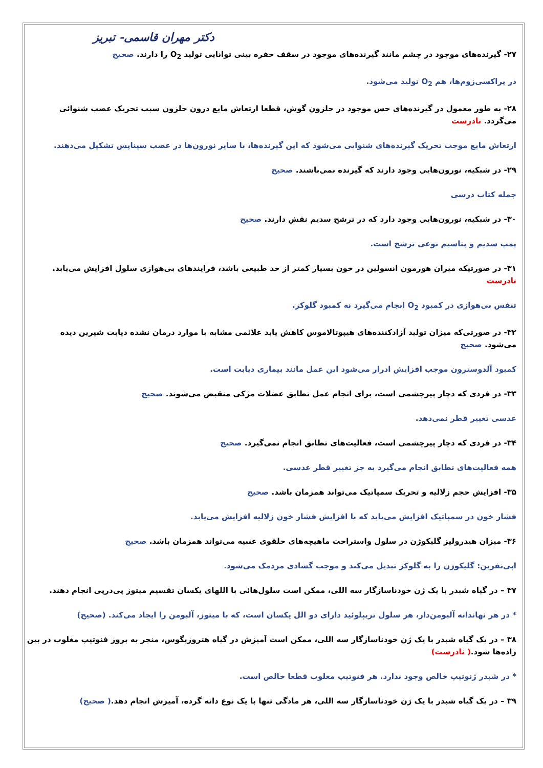دکتر مهران قاسمی- تبریز
۲۷- گیرنده‌های موجود در چشم مانند گیرنده‌های موجود در سقف حفره بینی توانایی تولید O<sub>2</sub> را دارند. صحیح
در پراکسی‌زوم‌ها، هم O<sub>2</sub> تولید می‌شود.
۲۸- به طور معمول در گیرنده‌های حس موجود در حلزون گوش، قطعا ارتعاش مایع درون حلزون سبب تحریک عصب شنوائی می‌گردد. نادرست
ارتعاش مایع موجب تحریک گیرنده‌های شنوایی می‌شود که این گیرنده‌ها، با سایر نورون‌ها در عصب سیناپس تشکیل می‌دهند.
۲۹- در شبکیه، نورون‌هایی وجود دارند که گیرنده نمی‌باشند. صحیح
جمله کتاب درسی
۳۰- در شبکیه، نورون‌هایی وجود دارد که در ترشح سدیم نقش دارند. صحیح
پمپ سدیم و پتاسیم نوعی ترشح است.
۳۱- در صورتیکه میزان هورمون انسولین در خون بسیار کمتر از حد طبیعی باشد، فرایندهای بی‌هوازی سلول افزایش می‌یابد. نادرست
تنفس بی‌هوازی در کمبود O<sub>2</sub> انجام می‌گیرد نه کمبود گلوکز.
۳۲- در صورتی‌که میزان تولید آزادکننده‌های هیپوتالاموس کاهش یابد علائمی مشابه با موارد درمان نشده دیابت شیرین دیده می‌شود. صحیح
کمبود آلدوسترون موجب افزایش ادرار می‌شود این عمل مانند بیماری دیابت است.
۳۳- در فردی که دچار پیرچشمی است، برای انجام عمل تطابق عضلات مژکی منقبض می‌شوند. صحیح
عدسی تغییر قطر نمی‌دهد.
۳۴- در فردی که دچار پیرچشمی است، فعالیت‌های تطابق انجام نمی‌گیرد. صحیح
همه فعالیت‌های تطابق انجام می‌گیرد به جز تغییر قطر عدسی.
۳۵- افزایش حجم زلالیه و تحریک سمپاتیک می‌تواند همزمان باشد. صحیح
فشار خون در سمپاتیک افزایش می‌یابد که با افزایش فشار خون زلالیه افزایش می‌یابد.
۳۶- میزان هیدرولیز گلیکوژن در سلول واستراحت ماهیچه‌های حلقوی عنبیه می‌تواند همزمان باشد. صحیح
اپی‌نفرین: گلیکوژن را به گلوکز تبدیل می‌کند و موجب گشادی مردمک می‌شود.
۳۷ – در گیاه شبدر با یک ژن خودناسازگار سه اللی، ممکن است سلول‌هائی با اللهای یکسان تقسیم میتوز پی‌درپی انجام دهند.
* در هر نهاندانه آلبومن‌دار، هر سلول تریپلوئید دارای دو الل یکسان است، که با میتوز، آلبومن را ایجاد می‌کند. (صحیح)
۳۸ – در یک گیاه شبدر با یک ژن خودناسازگار سه اللی، ممکن است آمیزش در گیاه هتروزیگوس، منجر به بروز فنوتیپ مغلوب در بین زاده‌ها شود.( نادرست)
* در شبدر ژنوتیپ خالص وجود ندارد. هر فنوتیپ مغلوب قطعا خالص است.
۳۹ – در یک گیاه شبدر با یک ژن خودناسازگار سه اللی، هر مادگی تنها با یک نوع دانه گرده، آمیزش انجام دهد.( صحیح)